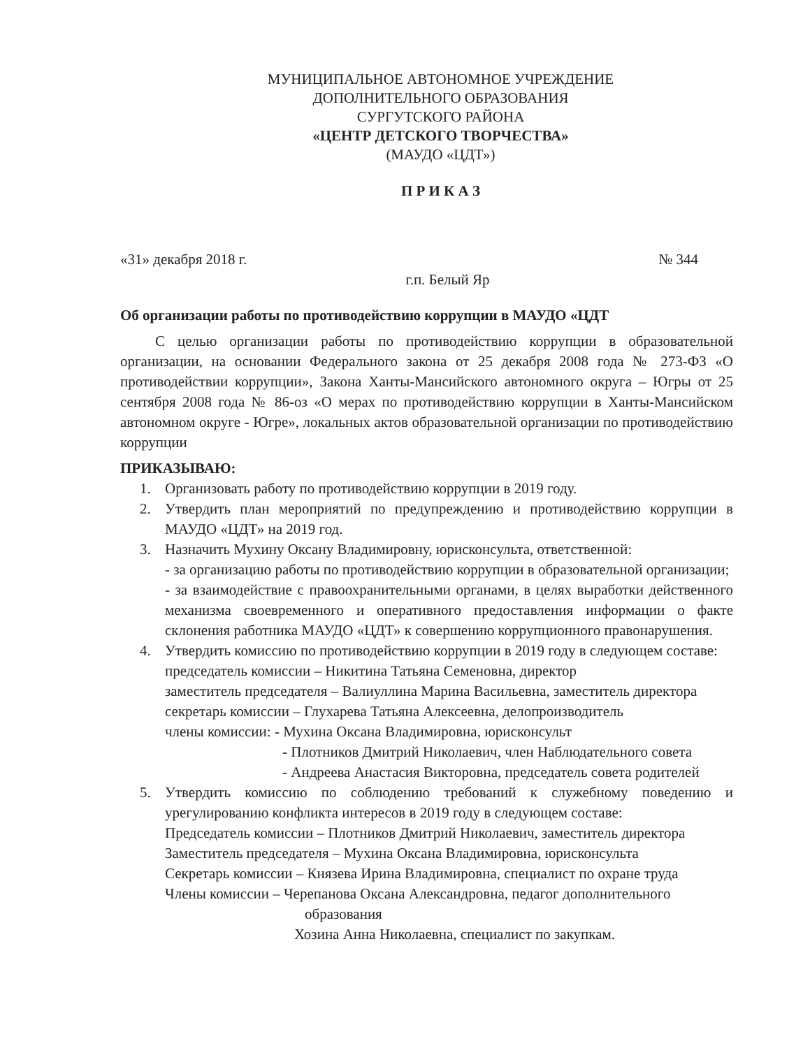МУНИЦИПАЛЬНОЕ АВТОНОМНОЕ УЧРЕЖДЕНИЕ
ДОПОЛНИТЕЛЬНОГО ОБРАЗОВАНИЯ
СУРГУТСКОГО РАЙОНА
«ЦЕНТР ДЕТСКОГО ТВОРЧЕСТВА»
(МАУДО «ЦДТ»)
П Р И К А З
«31» декабря 2018 г. № 344
г.п. Белый Яр
Об организации работы по противодействию коррупции в МАУДО «ЦДТ
С целью организации работы по противодействию коррупции в образовательной организации, на основании Федерального закона от 25 декабря 2008 года № 273-ФЗ «О противодействии коррупции», Закона Ханты-Мансийского автономного округа – Югры от 25 сентября 2008 года № 86-оз «О мерах по противодействию коррупции в Ханты-Мансийском автономном округе - Югре», локальных актов образовательной организации по противодействию коррупции
ПРИКАЗЫВАЮ:
1. Организовать работу по противодействию коррупции в 2019 году.
2. Утвердить план мероприятий по предупреждению и противодействию коррупции в МАУДО «ЦДТ» на 2019 год.
3. Назначить Мухину Оксану Владимировну, юрисконсульта, ответственной:
- за организацию работы по противодействию коррупции в образовательной организации;
- за взаимодействие с правоохранительными органами, в целях выработки действенного механизма своевременного и оперативного предоставления информации о факте склонения работника МАУДО «ЦДТ» к совершению коррупционного правонарушения.
4. Утвердить комиссию по противодействию коррупции в 2019 году в следующем составе:
председатель комиссии – Никитина Татьяна Семеновна, директор
заместитель председателя – Валиуллина Марина Васильевна, заместитель директора
секретарь комиссии – Глухарева Татьяна Алексеевна, делопроизводитель
члены комиссии: - Мухина Оксана Владимировна, юрисконсульт
- Плотников Дмитрий Николаевич, член Наблюдательного совета
- Андреева Анастасия Викторовна, председатель совета родителей
5. Утвердить комиссию по соблюдению требований к служебному поведению и урегулированию конфликта интересов в 2019 году в следующем составе:
Председатель комиссии – Плотников Дмитрий Николаевич, заместитель директора
Заместитель председателя – Мухина Оксана Владимировна, юрисконсульта
Секретарь комиссии – Князева Ирина Владимировна, специалист по охране труда
Члены комиссии – Черепанова Оксана Александровна, педагог дополнительного
образования
Хозина Анна Николаевна, специалист по закупкам.